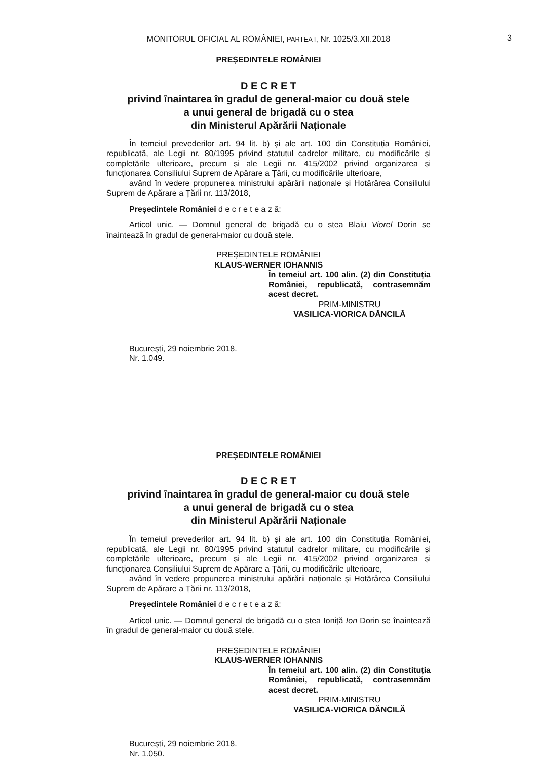MONITORUL OFICIAL AL ROMÂNIEI, PARTEA I, Nr. 1025/3.XII.2018 3
PREȘEDINTELE ROMÂNIEI
D E C R E T
privind înaintarea în gradul de general-maior cu două stele
a unui general de brigadă cu o stea
din Ministerul Apărării Naționale
În temeiul prevederilor art. 94 lit. b) și ale art. 100 din Constituția României, republicată, ale Legii nr. 80/1995 privind statutul cadrelor militare, cu modificările și completările ulterioare, precum și ale Legii nr. 415/2002 privind organizarea și funcționarea Consiliului Suprem de Apărare a Țării, cu modificările ulterioare,
având în vedere propunerea ministrului apărării naționale și Hotărârea Consiliului Suprem de Apărare a Țării nr. 113/2018,
Președintele României d e c r e t e a z ă:
Articol unic. — Domnul general de brigadă cu o stea Blaiu Viorel Dorin se înaintează în gradul de general-maior cu două stele.
PREȘEDINTELE ROMÂNIEI
KLAUS-WERNER IOHANNIS
În temeiul art. 100 alin. (2) din Constituția României, republicată, contrasemnăm acest decret.
PRIM-MINISTRU
VASILICA-VIORICA DĂNCILĂ
București, 29 noiembrie 2018.
Nr. 1.049.
PREȘEDINTELE ROMÂNIEI
D E C R E T
privind înaintarea în gradul de general-maior cu două stele
a unui general de brigadă cu o stea
din Ministerul Apărării Naționale
În temeiul prevederilor art. 94 lit. b) și ale art. 100 din Constituția României, republicată, ale Legii nr. 80/1995 privind statutul cadrelor militare, cu modificările și completările ulterioare, precum și ale Legii nr. 415/2002 privind organizarea și funcționarea Consiliului Suprem de Apărare a Țării, cu modificările ulterioare,
având în vedere propunerea ministrului apărării naționale și Hotărârea Consiliului Suprem de Apărare a Țării nr. 113/2018,
Președintele României d e c r e t e a z ă:
Articol unic. — Domnul general de brigadă cu o stea Ioniță Ion Dorin se înaintează în gradul de general-maior cu două stele.
PREȘEDINTELE ROMÂNIEI
KLAUS-WERNER IOHANNIS
În temeiul art. 100 alin. (2) din Constituția României, republicată, contrasemnăm acest decret.
PRIM-MINISTRU
VASILICA-VIORICA DĂNCILĂ
București, 29 noiembrie 2018.
Nr. 1.050.